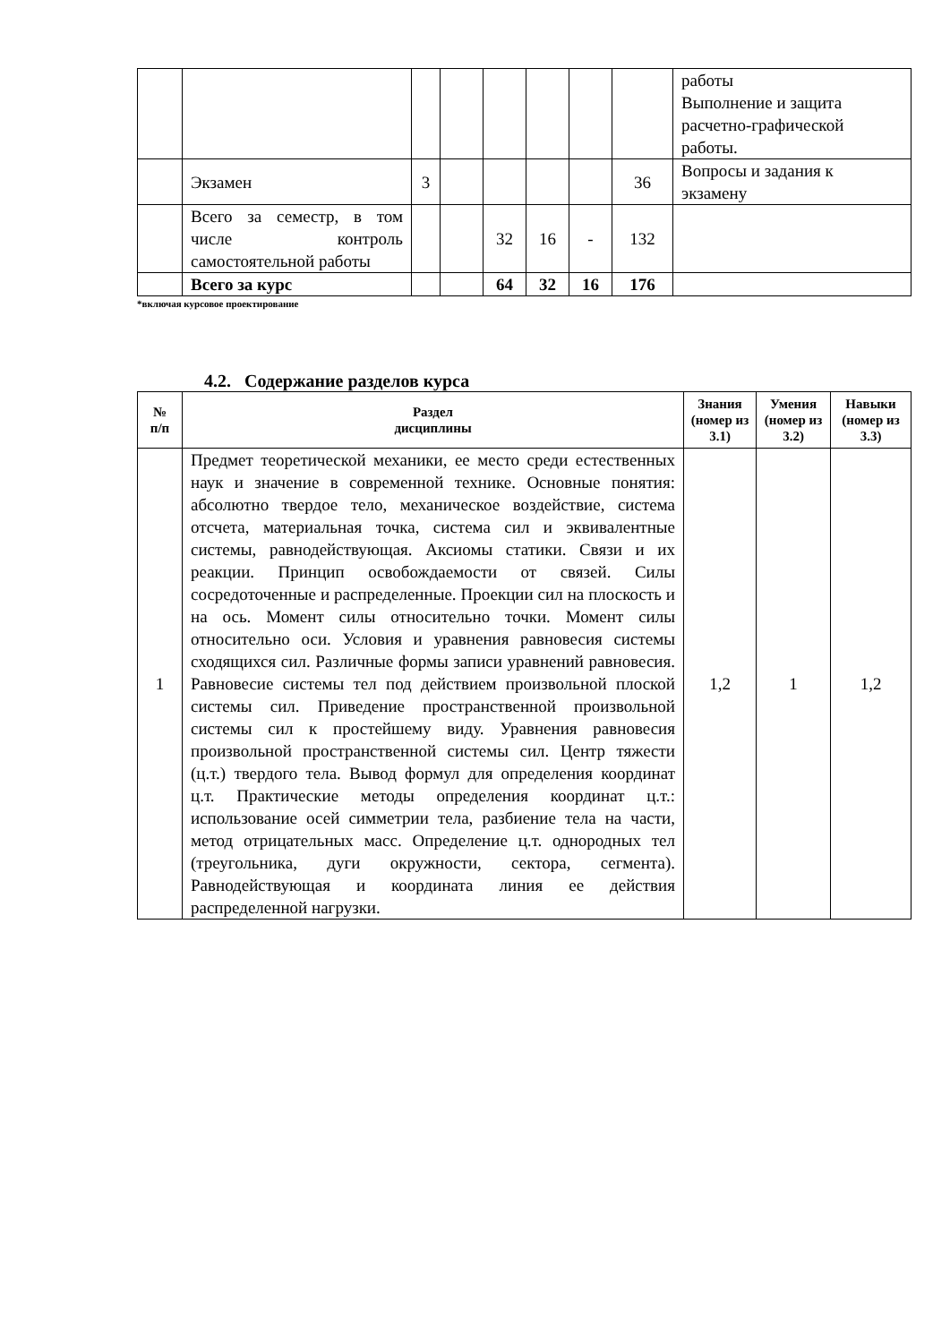| | | | | | | | | работы Выполнение и защита расчетно-графической работы. |
| | Экзамен | 3 | | | | | 36 | Вопросы и задания к экзамену |
| | Всего за семестр, в том числе контроль самостоятельной работы | | | 32 | 16 | - | 132 | |
| | Всего за курс | | | 64 | 32 | 16 | 176 | |
*включая курсовое проектирование
4.2. Содержание разделов курса
| № п/п | Раздел дисциплины | Знания (номер из 3.1) | Умения (номер из 3.2) | Навыки (номер из 3.3) |
| --- | --- | --- | --- | --- |
| 1 | Предмет теоретической механики, ее место среди естественных наук и значение в современной технике. Основные понятия: абсолютно твердое тело, механическое воздействие, система отсчета, материальная точка, система сил и эквивалентные системы, равнодействующая. Аксиомы статики. Связи и их реакции. Принцип освобождаемости от связей. Силы сосредоточенные и распределенные. Проекции сил на плоскость и на ось. Момент силы относительно точки. Момент силы относительно оси. Условия и уравнения равновесия системы сходящихся сил. Различные формы записи уравнений равновесия. Равновесие системы тел под действием произвольной плоской системы сил. Приведение пространственной произвольной системы сил к простейшему виду. Уравнения равновесия произвольной пространственной системы сил. Центр тяжести (ц.т.) твердого тела. Вывод формул для определения координат ц.т. Практические методы определения координат ц.т.: использование осей симметрии тела, разбиение тела на части, метод отрицательных масс. Определение ц.т. однородных тел (треугольника, дуги окружности, сектора, сегмента). Равнодействующая и координата линия ее действия распределенной нагрузки. | 1,2 | 1 | 1,2 |